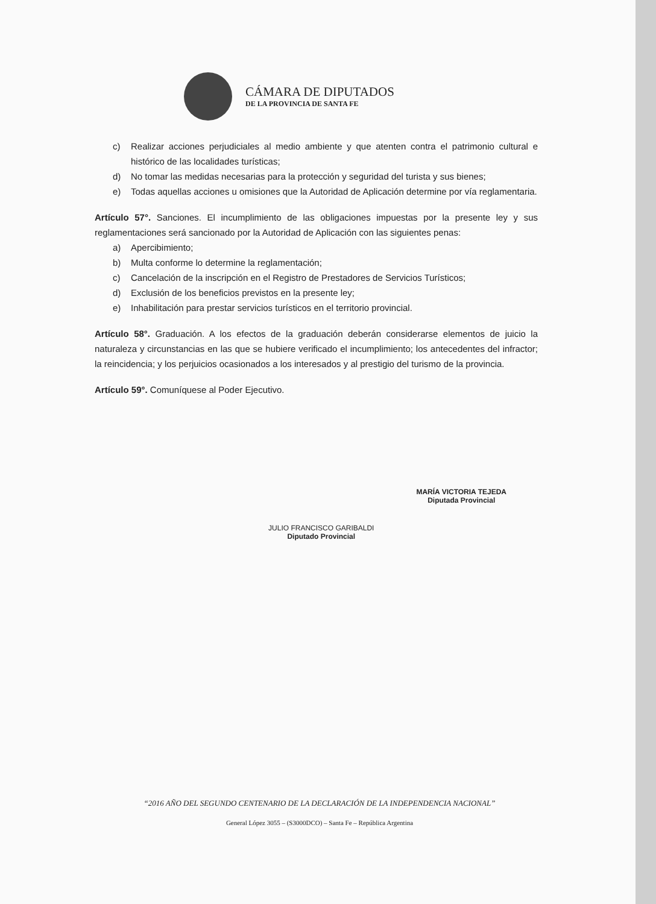CÁMARA DE DIPUTADOS
DE LA PROVINCIA DE SANTA FE
c) Realizar acciones perjudiciales al medio ambiente y que atenten contra el patrimonio cultural e histórico de las localidades turísticas;
d) No tomar las medidas necesarias para la protección y seguridad del turista y sus bienes;
e) Todas aquellas acciones u omisiones que la Autoridad de Aplicación determine por vía reglamentaria.
Artículo 57°. Sanciones. El incumplimiento de las obligaciones impuestas por la presente ley y sus reglamentaciones será sancionado por la Autoridad de Aplicación con las siguientes penas:
a) Apercibimiento;
b) Multa conforme lo determine la reglamentación;
c) Cancelación de la inscripción en el Registro de Prestadores de Servicios Turísticos;
d) Exclusión de los beneficios previstos en la presente ley;
e) Inhabilitación para prestar servicios turísticos en el territorio provincial.
Artículo 58°. Graduación. A los efectos de la graduación deberán considerarse elementos de juicio la naturaleza y circunstancias en las que se hubiere verificado el incumplimiento; los antecedentes del infractor; la reincidencia; y los perjuicios ocasionados a los interesados y al prestigio del turismo de la provincia.
Artículo 59°. Comuníquese al Poder Ejecutivo.
JULIO FRANCISCO GARIBALDI
Diputado Provincial
MARÍA VICTORIA TEJEDA
Diputada Provincial
“2016 AÑO DEL SEGUNDO CENTENARIO DE LA DECLARACIÓN DE LA INDEPENDENCIA NACIONAL”
General López 3055 – (S3000DCO) – Santa Fe – República Argentina